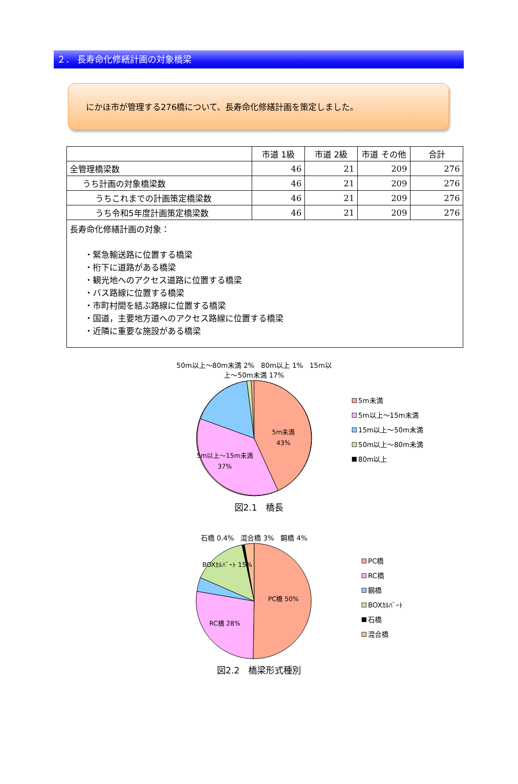２． 長寿命化修繕計画の対象橋梁
にかほ市が管理する276橋について、長寿命化修繕計画を策定しました。
| | 市道 1級 | 市道 2級 | 市道 その他 | 合計 |
| --- | --- | --- | --- | --- |
| 全管理橋梁数 | 46 | 21 | 209 | 276 |
| うち計画の対象橋梁数 | 46 | 21 | 209 | 276 |
| うちこれまでの計画策定橋梁数 | 46 | 21 | 209 | 276 |
| うち令和5年度計画策定橋梁数 | 46 | 21 | 209 | 276 |
| 長寿命化修繕計画の対象： ・緊急輸送路に位置する橋梁 ・桁下に道路がある橋梁 ・観光地へのアクセス道路に位置する橋梁 ・バス路線に位置する橋梁 ・市町村間を結ぶ路線に位置する橋梁 ・国道，主要地方道へのアクセス路線に位置する橋梁 ・近隣に重要な施設がある橋梁 | | | | |
50m以上～80m未満 2% 80m以上 1% 15m以上～50m未満 17%
5m未満
43%
5m以上～15m未満
37%
5m未満
5m以上～15m未満
15m以上～50m未満
50m以上～80m未満
80m以上
図2.1　橋長
石橋 0.4% 混合橋 3% 鋼橋 4%
PC橋 50%
RC橋 28%
BOXｶﾙﾊﾞｰﾄ 15%
PC橋
RC橋
鋼橋
BOXｶﾙﾊﾞｰﾄ
石橋
混合橋
図2.2　橋梁形式種別